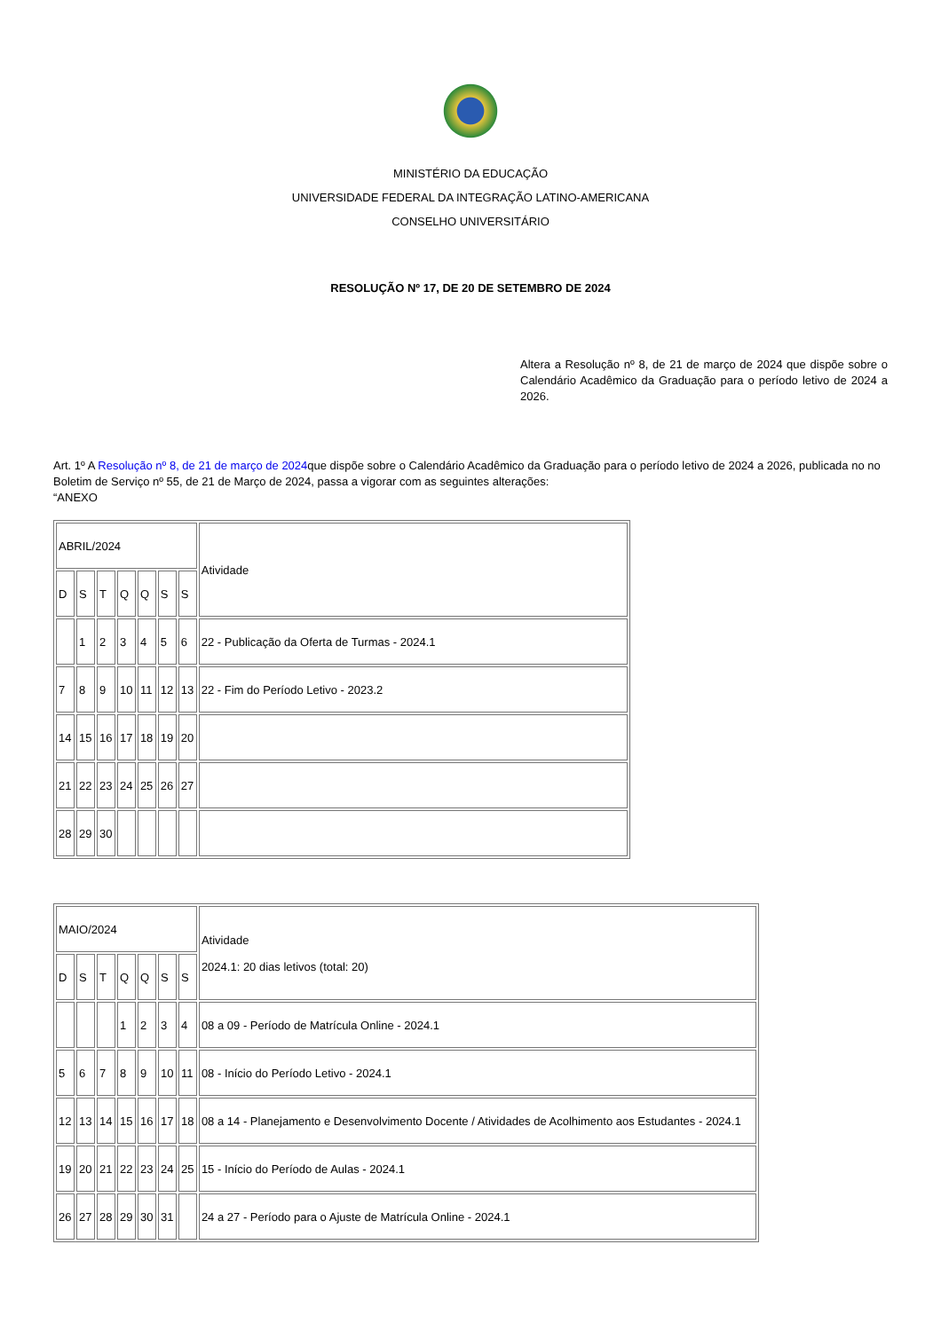MINISTÉRIO DA EDUCAÇÃO
UNIVERSIDADE FEDERAL DA INTEGRAÇÃO LATINO-AMERICANA
CONSELHO UNIVERSITÁRIO
RESOLUÇÃO Nº 17, DE 20 DE SETEMBRO DE 2024
Altera a Resolução nº 8, de 21 de março de 2024 que dispõe sobre o Calendário Acadêmico da Graduação para o período letivo de 2024 a 2026.
Art. 1º A Resolução nº 8, de 21 de março de 2024que dispõe sobre o Calendário Acadêmico da Graduação para o período letivo de 2024 a 2026, publicada no no Boletim de Serviço nº 55, de 21 de Março de 2024, passa a vigorar com as seguintes alterações:
“ANEXO
| ABRIL/2024 | | | | | | | Atividade |
| D | S | T | Q | Q | S | S | |
| | 1 | 2 | 3 | 4 | 5 | 6 | 22 - Publicação da Oferta de Turmas - 2024.1 |
| 7 | 8 | 9 | 10 | 11 | 12 | 13 | 22 - Fim do Período Letivo - 2023.2 |
| 14 | 15 | 16 | 17 | 18 | 19 | 20 | |
| 21 | 22 | 23 | 24 | 25 | 26 | 27 | |
| 28 | 29 | 30 | | | | | |
| MAIO/2024 | | | | | | | Atividade 2024.1: 20 dias letivos (total: 20) |
| D | S | T | Q | Q | S | S | |
| | | | 1 | 2 | 3 | 4 | 08 a 09 - Período de Matrícula Online - 2024.1 |
| 5 | 6 | 7 | 8 | 9 | 10 | 11 | 08 - Início do Período Letivo - 2024.1 |
| 12 | 13 | 14 | 15 | 16 | 17 | 18 | 08 a 14 - Planejamento e Desenvolvimento Docente / Atividades de Acolhimento aos Estudantes - 2024.1 |
| 19 | 20 | 21 | 22 | 23 | 24 | 25 | 15 - Início do Período de Aulas - 2024.1 |
| 26 | 27 | 28 | 29 | 30 | 31 | | 24 a 27 - Período para o Ajuste de Matrícula Online - 2024.1 |